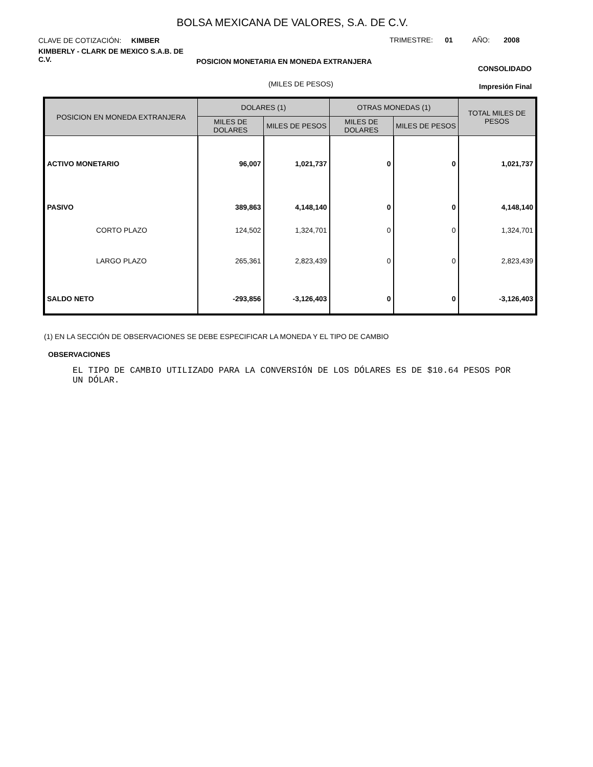BOLSA MEXICANA DE VALORES, S.A. DE C.V.
CLAVE DE COTIZACIÓN: KIMBER
TRIMESTRE: 01 AÑO: 2008
KIMBERLY - CLARK DE MEXICO S.A.B. DE C.V.
POSICION MONETARIA EN MONEDA EXTRANJERA
CONSOLIDADO
(MILES DE PESOS) Impresión Final
| POSICION EN MONEDA EXTRANJERA | DOLARES (1) | | OTRAS MONEDAS (1) | | TOTAL MILES DE PESOS |
| --- | --- | --- | --- | --- | --- |
| | MILES DE DOLARES | MILES DE PESOS | MILES DE DOLARES | MILES DE PESOS | |
| ACTIVO MONETARIO | 96,007 | 1,021,737 | 0 | 0 | 1,021,737 |
| PASIVO | 389,863 | 4,148,140 | 0 | 0 | 4,148,140 |
| CORTO PLAZO | 124,502 | 1,324,701 | 0 | 0 | 1,324,701 |
| LARGO PLAZO | 265,361 | 2,823,439 | 0 | 0 | 2,823,439 |
| SALDO NETO | -293,856 | -3,126,403 | 0 | 0 | -3,126,403 |
(1) EN LA SECCIÓN DE OBSERVACIONES SE DEBE ESPECIFICAR LA MONEDA Y EL TIPO DE CAMBIO
OBSERVACIONES
EL TIPO DE CAMBIO UTILIZADO PARA LA CONVERSIÓN DE LOS DÓLARES ES DE $10.64 PESOS POR UN DÓLAR.